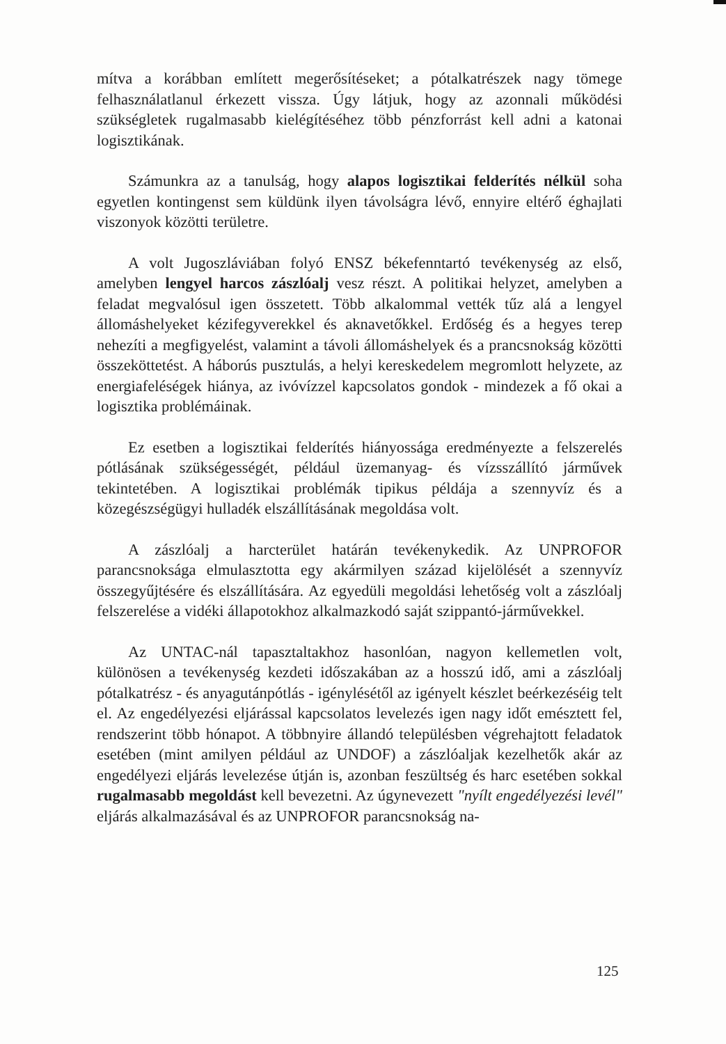mítva a korábban említett megerősítéseket; a pótalkatrészek nagy tömege felhasználatlanul érkezett vissza. Úgy látjuk, hogy az azonnali működési szükségletek rugalmasabb kielégítéséhez több pénzforrást kell adni a katonai logisztikának.
Számunkra az a tanulság, hogy alapos logisztikai felderítés nélkül soha egyetlen kontingenst sem küldünk ilyen távolságra lévő, ennyire eltérő éghajlati viszonyok közötti területre.
A volt Jugoszláviában folyó ENSZ békefenntartó tevékenység az első, amelyben lengyel harcos zászlóalj vesz részt. A politikai helyzet, amelyben a feladat megvalósul igen összetett. Több alkalommal vették tűz alá a lengyel állomáshelyeket kézifegyverekkel és aknavetőkkel. Erdőség és a hegyes terep nehezíti a megfigyelést, valamint a távoli állomáshelyek és a prancsnokság közötti összeköttetést. A háborús pusztulás, a helyi kereskedelem megromlott helyzete, az energiafeléségek hiánya, az ivóvízzel kapcsolatos gondok - mindezek a fő okai a logisztika problémáinak.
Ez esetben a logisztikai felderítés hiányossága eredményezte a felszerelés pótlásának szükségességét, például üzemanyag- és vízsszállító járművek tekintetében. A logisztikai problémák tipikus példája a szennyvíz és a közegészségügyi hulladék elszállításának megoldása volt.
A zászlóalj a harcterület határán tevékenykedik. Az UNPROFOR parancsnoksága elmulasztotta egy akármilyen század kijelölését a szennyvíz összegyűjtésére és elszállítására. Az egyedüli megoldási lehetőség volt a zászlóalj felszerelése a vidéki állapotokhoz alkalmazkodó saját szippantó-járművekkel.
Az UNTAC-nál tapasztaltakhoz hasonlóan, nagyon kellemetlen volt, különösen a tevékenység kezdeti időszakában az a hosszú idő, ami a zászlóalj pótalkatrész - és anyagutánpótlás - igénylésétől az igényelt készlet beérkezéséig telt el. Az engedélyezési eljárással kapcsolatos levelezés igen nagy időt emésztett fel, rendszerint több hónapot. A többnyire állandó településben végrehajtott feladatok esetében (mint amilyen például az UNDOF) a zászlóaljak kezelhetők akár az engedélyezi eljárás levelezése útján is, azonban feszültség és harc esetében sokkal rugalmasabb megoldást kell bevezetni. Az úgynevezett "nyílt engedélyezési levél" eljárás alkalmazásával és az UNPROFOR parancsnokság na-
125